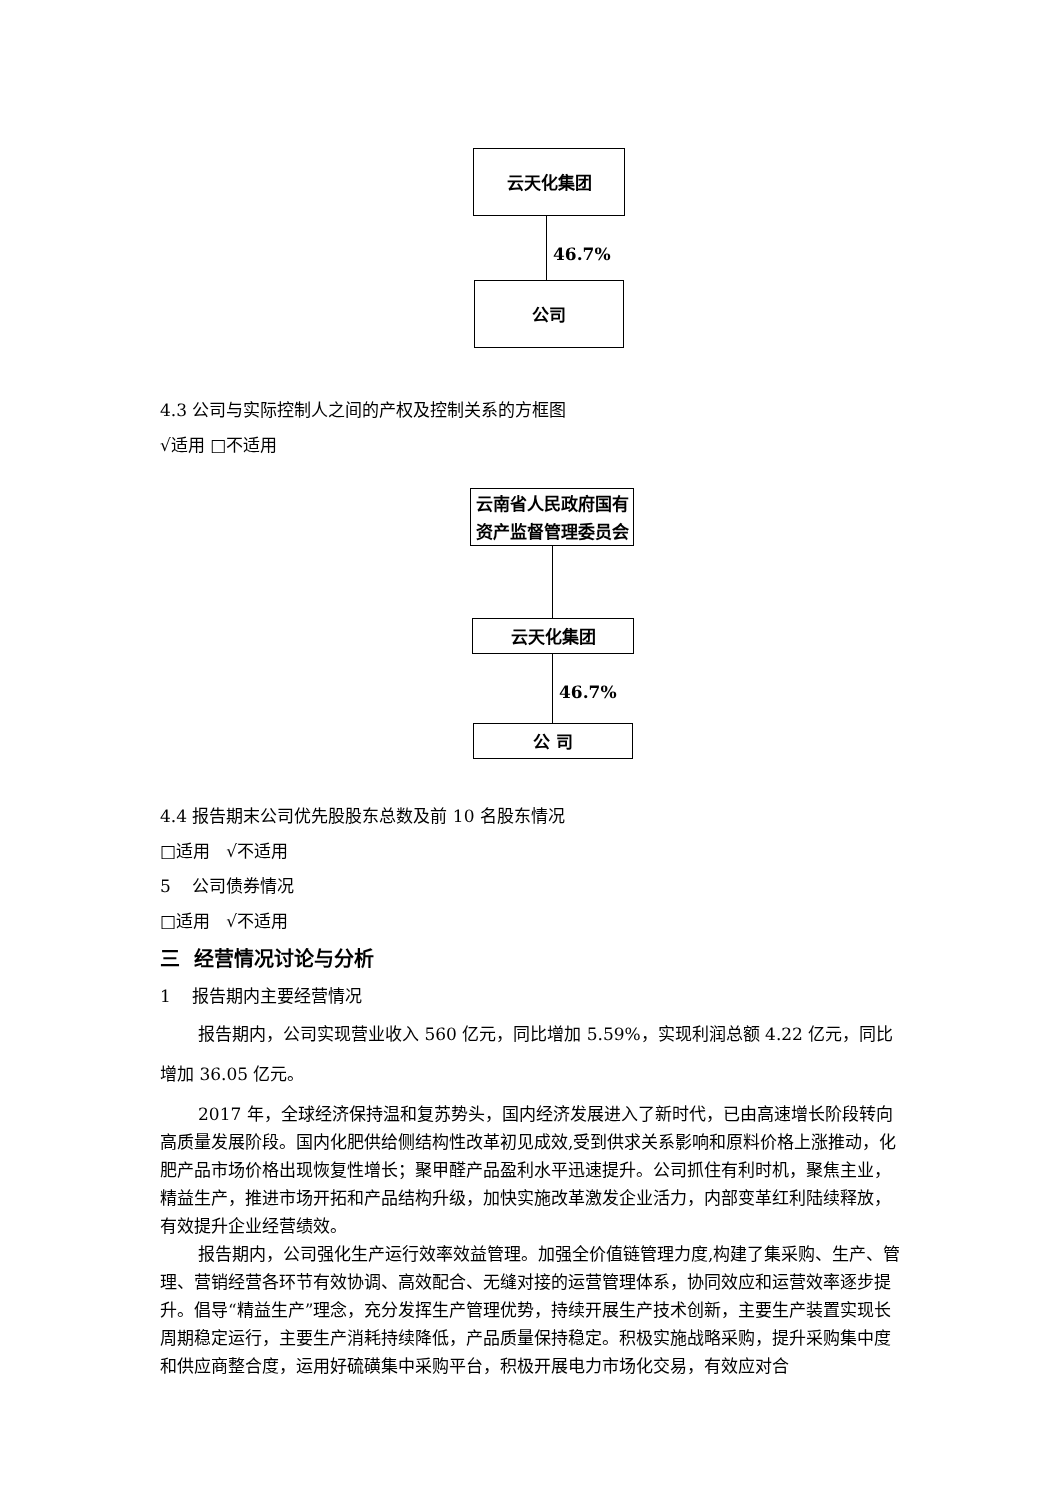云天化集团
46.7%
公司
4.3 公司与实际控制人之间的产权及控制关系的方框图
√适用 □不适用
云南省人民政府国有
资产监督管理委员会
云天化集团
46.7%
公 司
4.4 报告期末公司优先股股东总数及前 10 名股东情况
□适用 √不适用
5 公司债券情况
□适用 √不适用
三 经营情况讨论与分析
1 报告期内主要经营情况
报告期内，公司实现营业收入 560 亿元，同比增加 5.59%，实现利润总额 4.22 亿元，同比增加 36.05 亿元。
2017 年，全球经济保持温和复苏势头，国内经济发展进入了新时代，已由高速增长阶段转向高质量发展阶段。国内化肥供给侧结构性改革初见成效,受到供求关系影响和原料价格上涨推动，化肥产品市场价格出现恢复性增长；聚甲醛产品盈利水平迅速提升。公司抓住有利时机，聚焦主业，精益生产，推进市场开拓和产品结构升级，加快实施改革激发企业活力，内部变革红利陆续释放，有效提升企业经营绩效。
报告期内，公司强化生产运行效率效益管理。加强全价值链管理力度,构建了集采购、生产、管理、营销经营各环节有效协调、高效配合、无缝对接的运营管理体系，协同效应和运营效率逐步提升。倡导“精益生产”理念，充分发挥生产管理优势，持续开展生产技术创新，主要生产装置实现长周期稳定运行，主要生产消耗持续降低，产品质量保持稳定。积极实施战略采购，提升采购集中度和供应商整合度，运用好硫磺集中采购平台，积极开展电力市场化交易，有效应对合